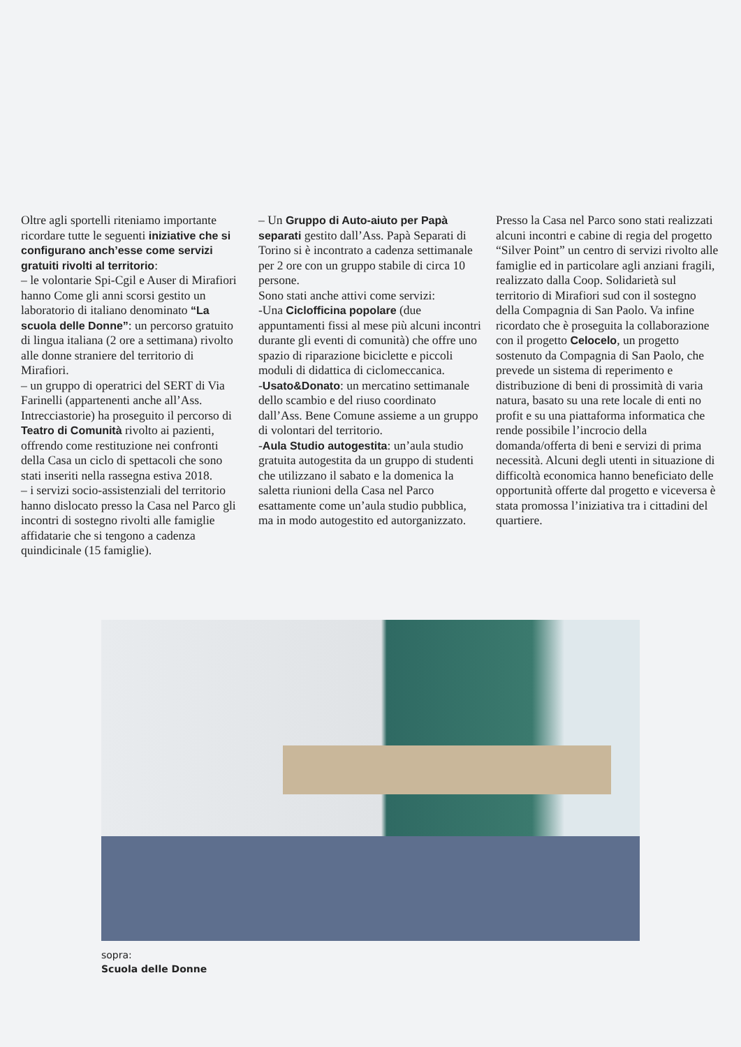Oltre agli sportelli riteniamo importante ricordare tutte le seguenti iniziative che si configurano anch’esse come servizi gratuiti rivolti al territorio:
– le volontarie Spi-Cgil e Auser di Mirafiori hanno Come gli anni scorsi gestito un laboratorio di italiano denominato “La scuola delle Donne”: un percorso gratuito di lingua italiana (2 ore a settimana) rivolto alle donne straniere del territorio di Mirafiori.
– un gruppo di operatrici del SERT di Via Farinelli (appartenenti anche all’Ass. Intrecciastorie) ha proseguito il percorso di Teatro di Comunità rivolto ai pazienti, offrendo come restituzione nei confronti della Casa un ciclo di spettacoli che sono stati inseriti nella rassegna estiva 2018.
– i servizi socio-assistenziali del territorio hanno dislocato presso la Casa nel Parco gli incontri di sostegno rivolti alle famiglie affidatarie che si tengono a cadenza quindicinale (15 famiglie).
– Un Gruppo di Auto-aiuto per Papà separati gestito dall’Ass. Papà Separati di Torino si è incontrato a cadenza settimanale per 2 ore con un gruppo stabile di circa 10 persone.
Sono stati anche attivi come servizi:
-Una Ciclofficina popolare (due appuntamenti fissi al mese più alcuni incontri durante gli eventi di comunità) che offre uno spazio di riparazione biciclette e piccoli moduli di didattica di ciclomeccanica.
-Usato&Donato: un mercatino settimanale dello scambio e del riuso coordinato dall’Ass. Bene Comune assieme a un gruppo di volontari del territorio.
-Aula Studio autogestita: un’aula studio gratuita autogestita da un gruppo di studenti che utilizzano il sabato e la domenica la saletta riunioni della Casa nel Parco esattamente come un’aula studio pubblica, ma in modo autogestito ed autorganizzato.
Presso la Casa nel Parco sono stati realizzati alcuni incontri e cabine di regia del progetto “Silver Point” un centro di servizi rivolto alle famiglie ed in particolare agli anziani fragili, realizzato dalla Coop. Solidarietà sul territorio di Mirafiori sud con il sostegno della Compagnia di San Paolo. Va infine ricordato che è proseguita la collaborazione con il progetto Celocelo, un progetto sostenuto da Compagnia di San Paolo, che prevede un sistema di reperimento e distribuzione di beni di prossimità di varia natura, basato su una rete locale di enti no profit e su una piattaforma informatica che rende possibile l’incrocio della domanda/offerta di beni e servizi di prima necessità. Alcuni degli utenti in situazione di difficoltà economica hanno beneficiato delle opportunità offerte dal progetto e viceversa è stata promossa l’iniziativa tra i cittadini del quartiere.
sopra:
Scuola delle Donne